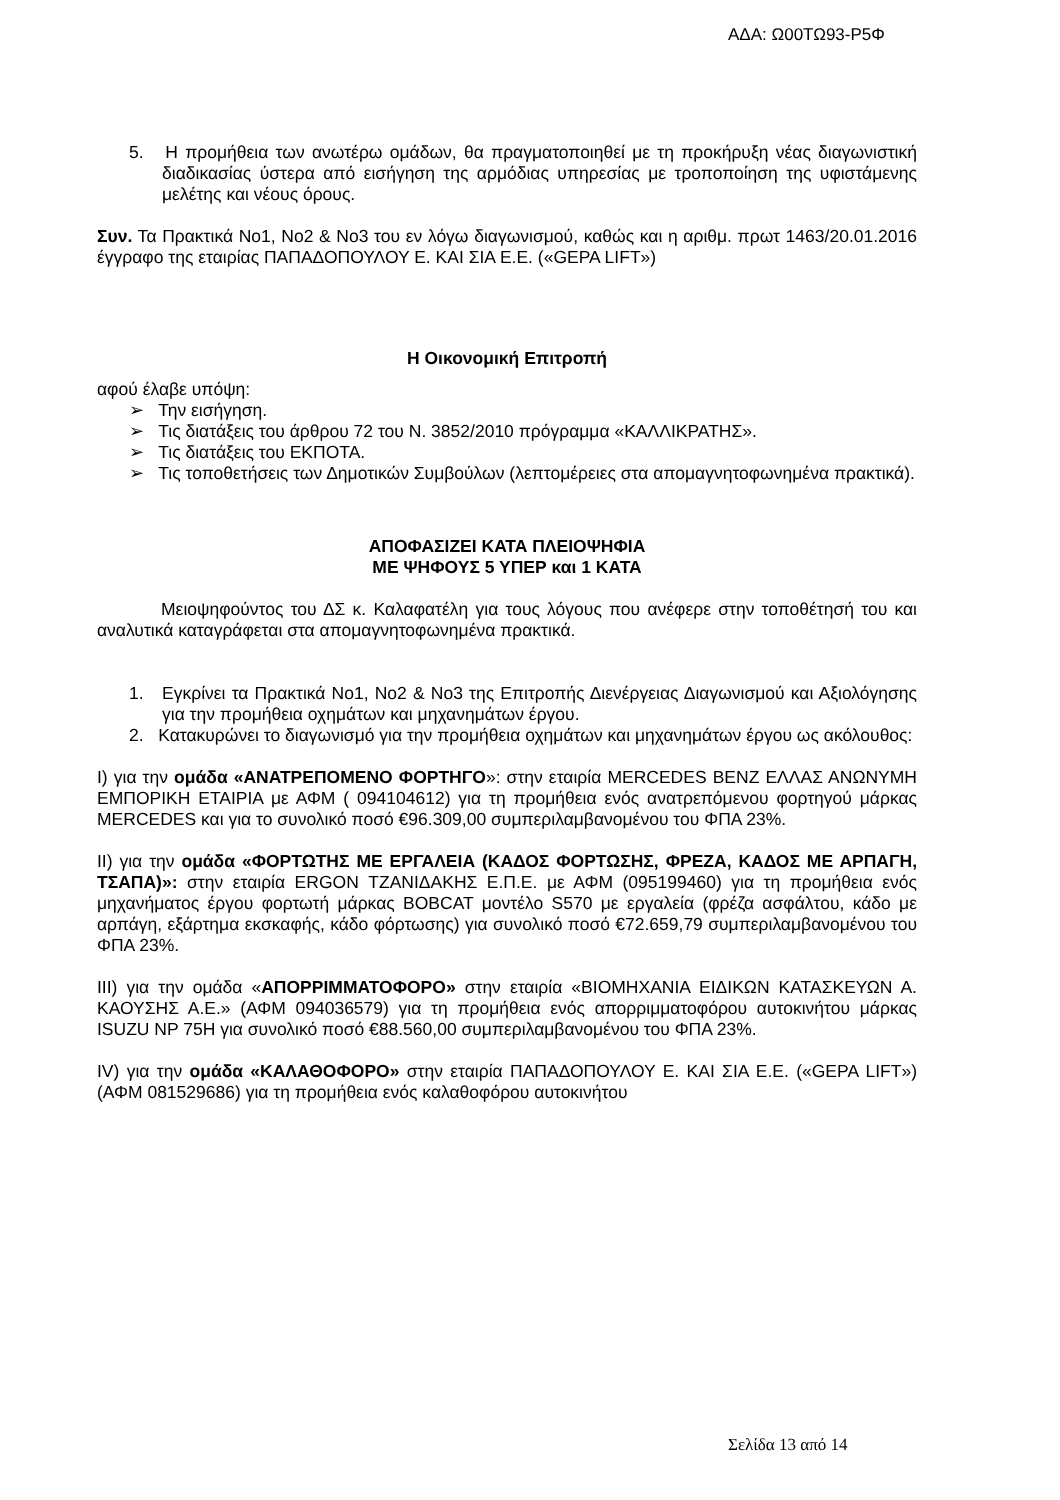ΑΔΑ: Ω00ΤΩ93-Ρ5Φ
5. Η προμήθεια των ανωτέρω ομάδων, θα πραγματοποιηθεί με τη προκήρυξη νέας διαγωνιστική διαδικασίας ύστερα από εισήγηση της αρμόδιας υπηρεσίας με τροποποίηση της υφιστάμενης μελέτης και νέους όρους.
Συν. Τα Πρακτικά Νο1, Νο2 & Νο3 του εν λόγω διαγωνισμού, καθώς και η αριθμ. πρωτ 1463/20.01.2016 έγγραφο της εταιρίας ΠΑΠΑΔΟΠΟΥΛΟΥ Ε. ΚΑΙ ΣΙΑ Ε.Ε. («GEPA LIFT»)
Η Οικονομική Επιτροπή
αφού έλαβε υπόψη:
➢ Την εισήγηση.
➢ Τις διατάξεις του άρθρου 72 του Ν. 3852/2010 πρόγραμμα «ΚΑΛΛΙΚΡΑΤΗΣ».
➢ Τις διατάξεις του ΕΚΠΟΤΑ.
➢ Τις τοποθετήσεις των Δημοτικών Συμβούλων (λεπτομέρειες στα απομαγνητοφωνημένα πρακτικά).
ΑΠΟΦΑΣΙΖΕΙ ΚΑΤΑ ΠΛΕΙΟΨΗΦΙΑ
ΜΕ ΨΗΦΟΥΣ 5 ΥΠΕΡ και 1 ΚΑΤΑ
Μειοψηφούντος του ΔΣ κ. Καλαφατέλη για τους λόγους που ανέφερε στην τοποθέτησή του και αναλυτικά καταγράφεται στα απομαγνητοφωνημένα πρακτικά.
1. Εγκρίνει τα Πρακτικά Νο1, Νο2 & Νο3 της Επιτροπής Διενέργειας Διαγωνισμού και Αξιολόγησης για την προμήθεια οχημάτων και μηχανημάτων έργου.
2. Κατακυρώνει το διαγωνισμό για την προμήθεια οχημάτων και μηχανημάτων έργου ως ακόλουθος:
Ι) για την ομάδα «ΑΝΑΤΡΕΠΟΜΕΝΟ ΦΟΡΤΗΓΟ»: στην εταιρία MERCEDES BENZ ΕΛΛΑΣ ΑΝΩΝΥΜΗ ΕΜΠΟΡΙΚΗ ΕΤΑΙΡΙΑ με ΑΦΜ ( 094104612) για τη προμήθεια ενός ανατρεπόμενου φορτηγού μάρκας MERCEDES και για το συνολικό ποσό €96.309,00 συμπεριλαμβανομένου του ΦΠΑ 23%.
ΙΙ) για την ομάδα «ΦΟΡΤΩΤΗΣ ΜΕ ΕΡΓΑΛΕΙΑ (ΚΑΔΟΣ ΦΟΡΤΩΣΗΣ, ΦΡΕΖΑ, ΚΑΔΟΣ ΜΕ ΑΡΠΑΓΗ, ΤΣΑΠΑ)»: στην εταιρία ERGON ΤΖΑΝΙΔΑΚΗΣ Ε.Π.Ε. με ΑΦΜ (095199460) για τη προμήθεια ενός μηχανήματος έργου φορτωτή μάρκας BOBCAT μοντέλο S570 με εργαλεία (φρέζα ασφάλτου, κάδο με αρπάγη, εξάρτημα εκσκαφής, κάδο φόρτωσης) για συνολικό ποσό €72.659,79 συμπεριλαμβανομένου του ΦΠΑ 23%.
ΙΙΙ) για την ομάδα «ΑΠΟΡΡΙΜΜΑΤΟΦΟΡΟ» στην εταιρία «ΒΙΟΜΗΧΑΝΙΑ ΕΙΔΙΚΩΝ ΚΑΤΑΣΚΕΥΩΝ Α. ΚΑΟΥΣΗΣ Α.Ε.» (ΑΦΜ 094036579) για τη προμήθεια ενός απορριμματοφόρου αυτοκινήτου μάρκας ISUZU NP 75H για συνολικό ποσό €88.560,00 συμπεριλαμβανομένου του ΦΠΑ 23%.
IV) για την ομάδα «ΚΑΛΑΘΟΦΟΡΟ» στην εταιρία ΠΑΠΑΔΟΠΟΥΛΟΥ Ε. ΚΑΙ ΣΙΑ Ε.Ε. («GEPA LIFT») (ΑΦΜ 081529686) για τη προμήθεια ενός καλαθοφόρου αυτοκινήτου
Σελίδα 13 από 14